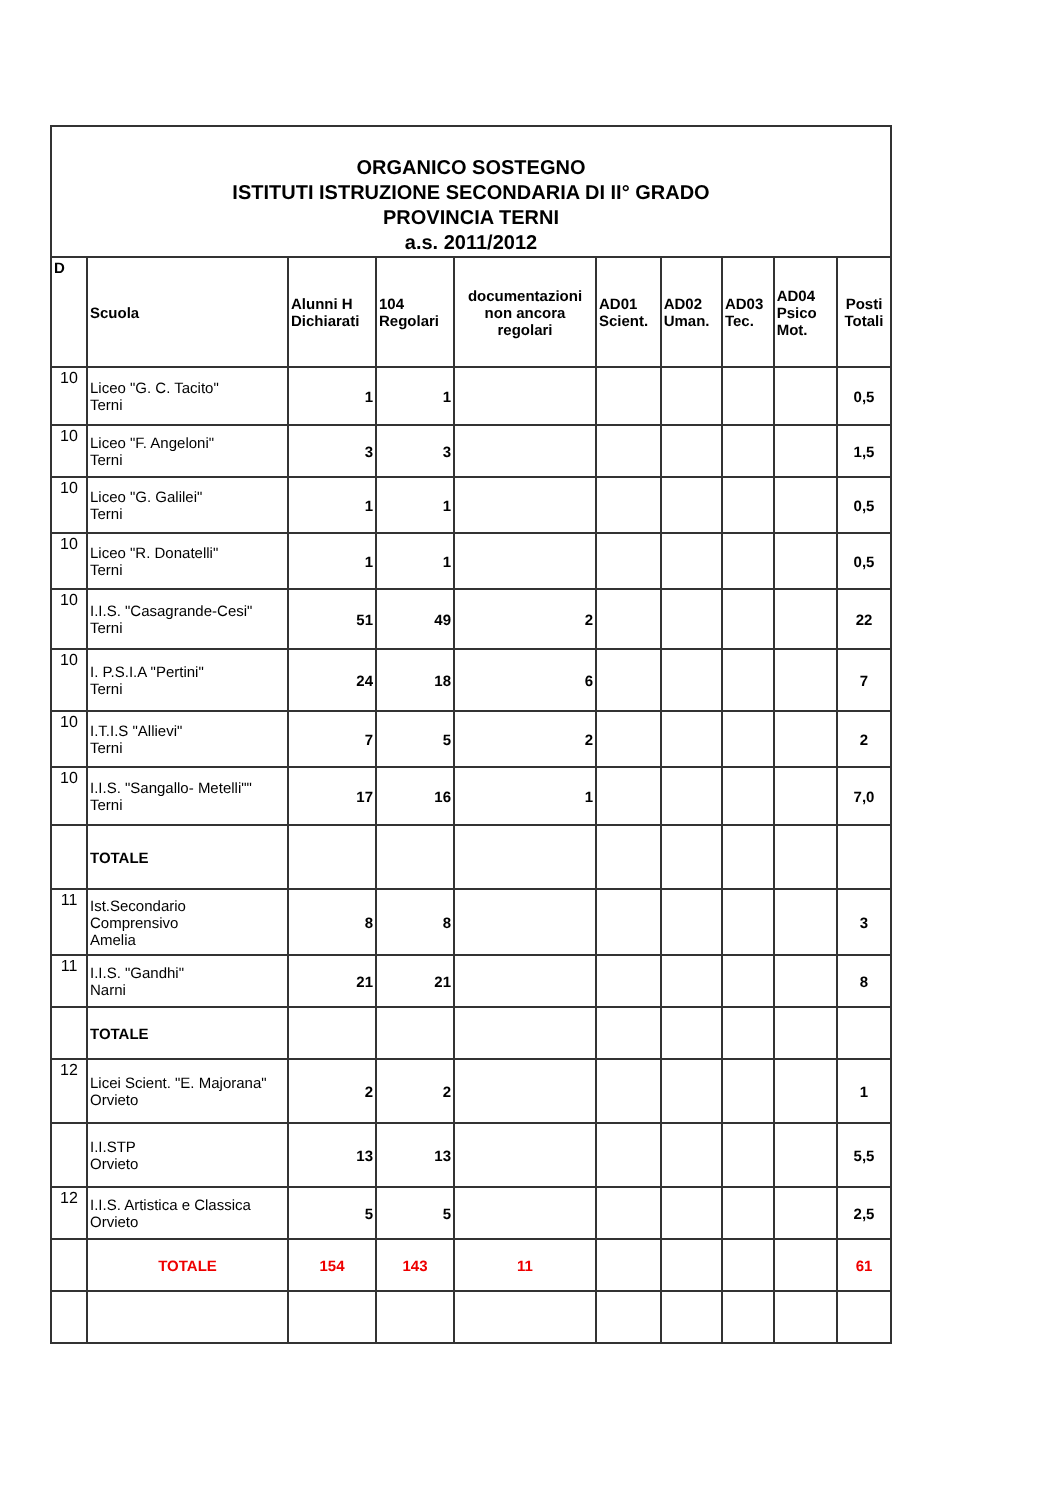| ORGANICO SOSTEGNO ISTITUTI ISTRUZIONE SECONDARIA DI II° GRADO PROVINCIA TERNI a.s. 2011/2012 | | | | | | | | | |
| D | Scuola | Alunni H Dichiarati | 104 Regolari | documentazioni non ancora regolari | AD01 Scient. | AD02 Uman. | AD03 Tec. | AD04 Psico Mot. | Posti Totali |
| 10 | Liceo "G. C. Tacito" Terni | 1 | 1 | | | | | | 0,5 |
| 10 | Liceo "F. Angeloni" Terni | 3 | 3 | | | | | | 1,5 |
| 10 | Liceo "G. Galilei" Terni | 1 | 1 | | | | | | 0,5 |
| 10 | Liceo "R. Donatelli" Terni | 1 | 1 | | | | | | 0,5 |
| 10 | I.I.S. "Casagrande-Cesi" Terni | 51 | 49 | 2 | | | | | 22 |
| 10 | I. P.S.I.A "Pertini" Terni | 24 | 18 | 6 | | | | | 7 |
| 10 | I.T.I.S "Allievi" Terni | 7 | 5 | 2 | | | | | 2 |
| 10 | I.I.S. "Sangallo- Metelli"" Terni | 17 | 16 | 1 | | | | | 7,0 |
| | TOTALE | | | | | | | | |
| 11 | Ist.Secondario Comprensivo Amelia | 8 | 8 | | | | | | 3 |
| 11 | I.I.S. "Gandhi" Narni | 21 | 21 | | | | | | 8 |
| | TOTALE | | | | | | | | |
| 12 | Licei Scient. "E. Majorana" Orvieto | 2 | 2 | | | | | | 1 |
| | I.I.STP Orvieto | 13 | 13 | | | | | | 5,5 |
| 12 | I.I.S. Artistica e Classica Orvieto | 5 | 5 | | | | | | 2,5 |
| | TOTALE | 154 | 143 | 11 | | | | | 61 |